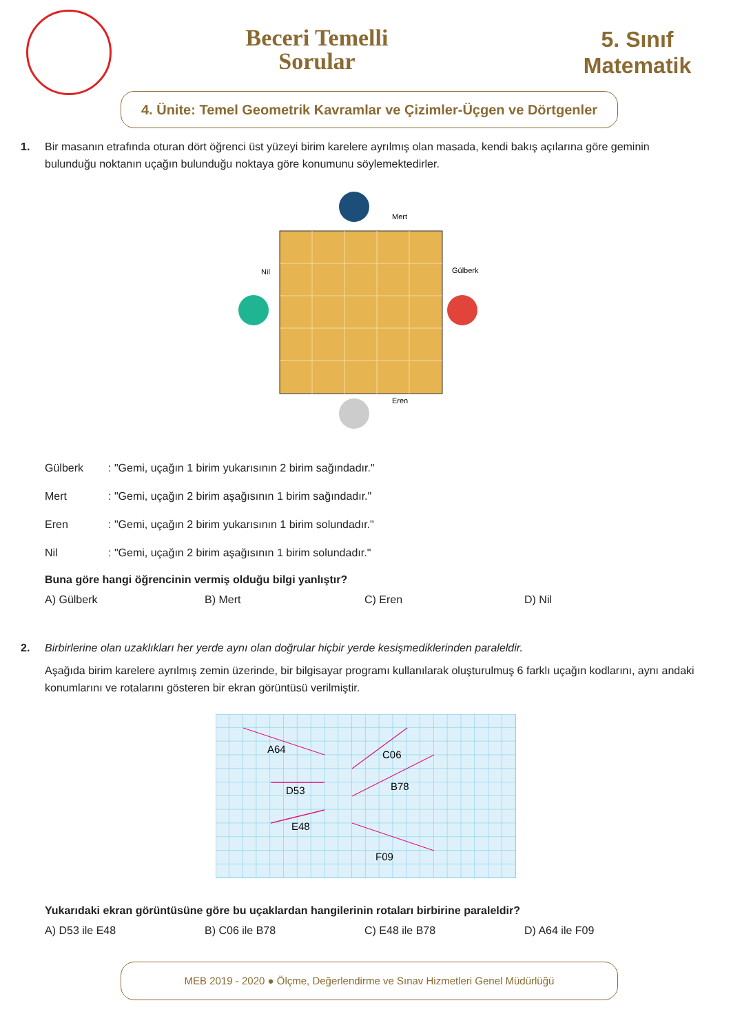Beceri Temelli
Sorular
5. Sınıf
Matematik
4. Ünite: Temel Geometrik Kavramlar ve Çizimler-Üçgen ve Dörtgenler
1. Bir masanın etrafında oturan dört öğrenci üst yüzeyi birim karelere ayrılmış olan masada, kendi bakış açılarına göre geminin
bulunduğu noktanın uçağın bulunduğu noktaya göre konumunu söylemektedirler.
Mert
Nil
Gülberk
Eren
| Gülberk | : "Gemi, uçağın 1 birim yukarısının 2 birim sağındadır." |
| Mert | : "Gemi, uçağın 2 birim aşağısının 1 birim sağındadır." |
| Eren | : "Gemi, uçağın 2 birim yukarısının 1 birim solundadır." |
| Nil | : "Gemi, uçağın 2 birim aşağısının 1 birim solundadır." |
Buna göre hangi öğrencinin vermiş olduğu bilgi yanlıştır?
A) Gülberk B) Mert C) Eren D) Nil
2. Birbirlerine olan uzaklıkları her yerde aynı olan doğrular hiçbir yerde kesişmediklerinden paraleldir.
Aşağıda birim karelere ayrılmış zemin üzerinde, bir bilgisayar programı kullanılarak oluşturulmuş 6 farklı uçağın kodlarını, aynı andaki konumlarını ve rotalarını gösteren bir ekran görüntüsü verilmiştir.
A64
C06
D53
B78
E48
F09
Yukarıdaki ekran görüntüsüne göre bu uçaklardan hangilerinin rotaları birbirine paraleldir?
A) D53 ile E48 B) C06 ile B78 C) E48 ile B78 D) A64 ile F09
MEB 2019 - 2020 ● Ölçme, Değerlendirme ve Sınav Hizmetleri Genel Müdürlüğü